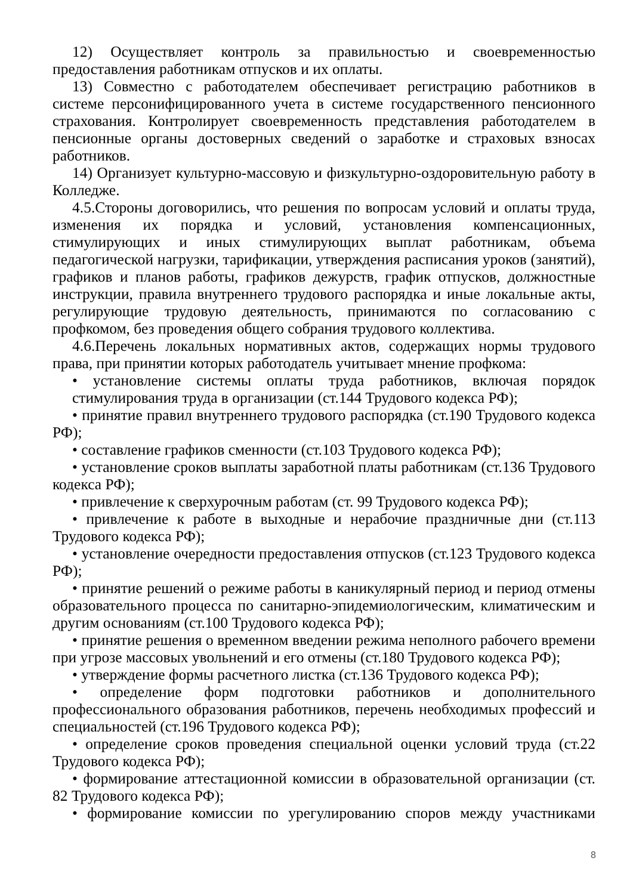12) Осуществляет контроль за правильностью и своевременностью предоставления работникам отпусков и их оплаты.
13) Совместно с работодателем обеспечивает регистрацию работников в системе персонифицированного учета в системе государственного пенсионного страхования. Контролирует своевременность представления работодателем в пенсионные органы достоверных сведений о заработке и страховых взносах работников.
14) Организует культурно-массовую и физкультурно-оздоровительную работу в Колледже.
4.5.Стороны договорились, что решения по вопросам условий и оплаты труда, изменения их порядка и условий, установления компенсационных, стимулирующих и иных стимулирующих выплат работникам, объема педагогической нагрузки, тарификации, утверждения расписания уроков (занятий), графиков и планов работы, графиков дежурств, график отпусков, должностные инструкции, правила внутреннего трудового распорядка и иные локальные акты, регулирующие трудовую деятельность, принимаются по согласованию с профкомом, без проведения общего собрания трудового коллектива.
4.6.Перечень локальных нормативных актов, содержащих нормы трудового права, при принятии которых работодатель учитывает мнение профкома:
• установление системы оплаты труда работников, включая порядок стимулирования труда в организации (ст.144 Трудового кодекса РФ);
• принятие правил внутреннего трудового распорядка (ст.190 Трудового кодекса РФ);
• составление графиков сменности (ст.103 Трудового кодекса РФ);
• установление сроков выплаты заработной платы работникам (ст.136 Трудового кодекса РФ);
• привлечение к сверхурочным работам (ст. 99 Трудового кодекса РФ);
• привлечение к работе в выходные и нерабочие праздничные дни (ст.113 Трудового кодекса РФ);
• установление очередности предоставления отпусков (ст.123 Трудового кодекса РФ);
• принятие решений о режиме работы в каникулярный период и период отмены образовательного процесса по санитарно-эпидемиологическим, климатическим и другим основаниям (ст.100 Трудового кодекса РФ);
• принятие решения о временном введении режима неполного рабочего времени при угрозе массовых увольнений и его отмены (ст.180 Трудового кодекса РФ);
• утверждение формы расчетного листка (ст.136 Трудового кодекса РФ);
• определение форм подготовки работников и дополнительного профессионального образования работников, перечень необходимых профессий и специальностей (ст.196 Трудового кодекса РФ);
• определение сроков проведения специальной оценки условий труда (ст.22 Трудового кодекса РФ);
• формирование аттестационной комиссии в образовательной организации (ст. 82 Трудового кодекса РФ);
• формирование комиссии по урегулированию споров между участниками
8